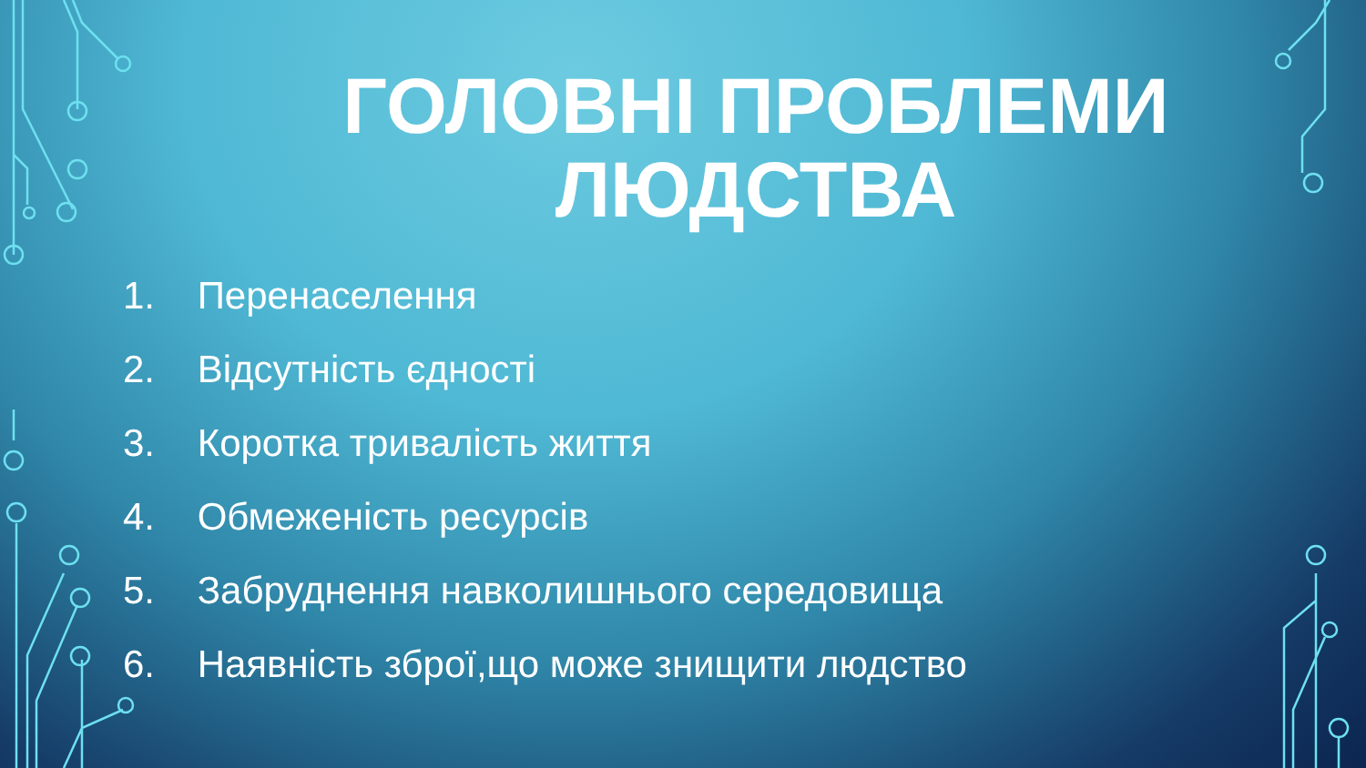ГОЛОВНІ ПРОБЛЕМИ
ЛЮДСТВА
1. Перенаселення
2. Відсутність єдності
3. Коротка тривалість життя
4. Обмеженість ресурсів
5. Забруднення навколишнього середовища
6. Наявність зброї,що може знищити людство